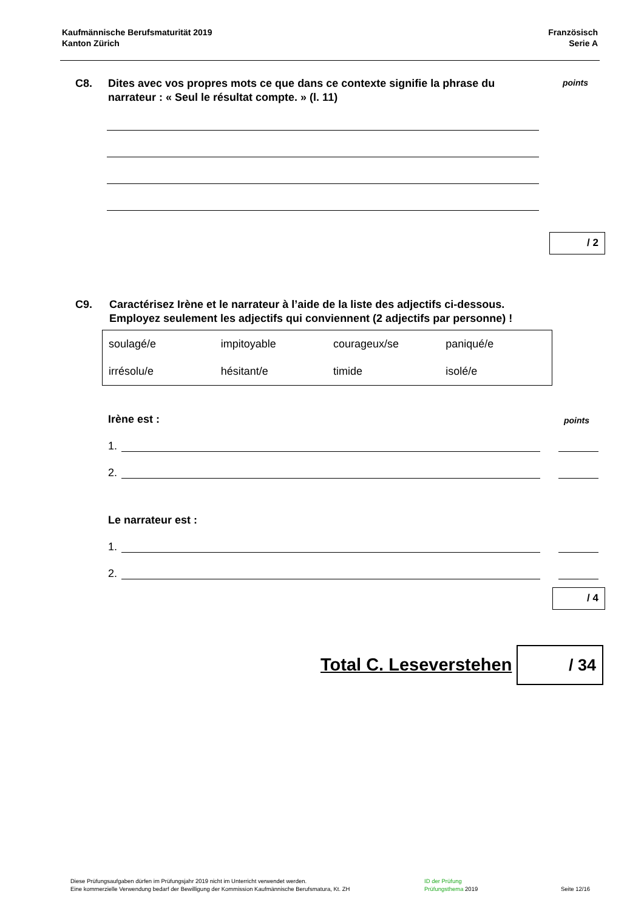Kaufmännische Berufsmaturität 2019
Kanton Zürich
Französisch
Serie A
C8. Dites avec vos propres mots ce que dans ce contexte signifie la phrase du narrateur : « Seul le résultat compte. » (l. 11)
points
/ 2
C9. Caractérisez Irène et le narrateur à l’aide de la liste des adjectifs ci-dessous.
Employez seulement les adjectifs qui conviennent (2 adjectifs par personne) !
| soulagé/e | impitoyable | courageux/se | paniqué/e |
| irrésolu/e | hésitant/e | timide | isolé/e |
Irène est : points
1.
2.
Le narrateur est :
1.
2.
/ 4
Total C. Leseverstehen / 34
Diese Prüfungsaufgaben dürfen im Prüfungsjahr 2019 nicht im Unterricht verwendet werden.
Eine kommerzielle Verwendung bedarf der Bewilligung der Kommission Kaufmännische Berufsmatura, Kt. ZH
ID der Prüfung
Prüfungsthema 2019
Seite 12/16